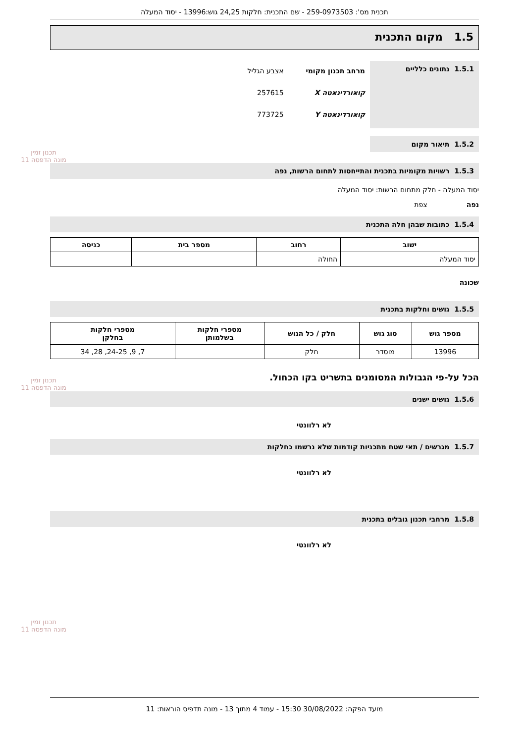תכנון זמין
מונה הדפסה 11
תכנון זמין
מונה הדפסה 11
תכנון זמין
מונה הדפסה 11
תכנית מס': 259-0973503 - שם התכנית: חלקות 24,25 גוש:13996 - יסוד המעלה
1.5 מקום התכנית
1.5.1 נתונים כלליים
מרחב תכנון מקומי אצבע הגליל
קואורדינאטה X 257615
קואורדינאטה Y 773725
1.5.2 תיאור מקום
1.5.3 רשויות מקומיות בתכנית והתייחסות לתחום הרשות, נפה
יסוד המעלה - חלק מתחום הרשות: יסוד המעלה
נפה צפת
1.5.4 כתובות שבהן חלה התכנית
| ישוב | רחוב | מספר בית | כניסה |
| --- | --- | --- | --- |
| יסוד המעלה | החולה | | |
שכונה
1.5.5 גושים וחלקות בתכנית
| מספר גוש | סוג גוש | חלק / כל הגוש | מספרי חלקות בשלמותן | מספרי חלקות בחלקן |
| --- | --- | --- | --- | --- |
| 13996 | מוסדר | חלק | | 7, 9, 24-25, 28, 34 |
הכל על-פי הגבולות המסומנים בתשריט בקו הכחול.
1.5.6 גושים ישנים
לא רלוונטי
1.5.7 מגרשים / תאי שטח מתכניות קודמות שלא נרשמו כחלקות
לא רלוונטי
1.5.8 מרחבי תכנון גובלים בתכנית
לא רלוונטי
מועד הפקה: 30/08/2022 15:30 - עמוד 4 מתוך 13 - מונה תדפיס הוראות: 11